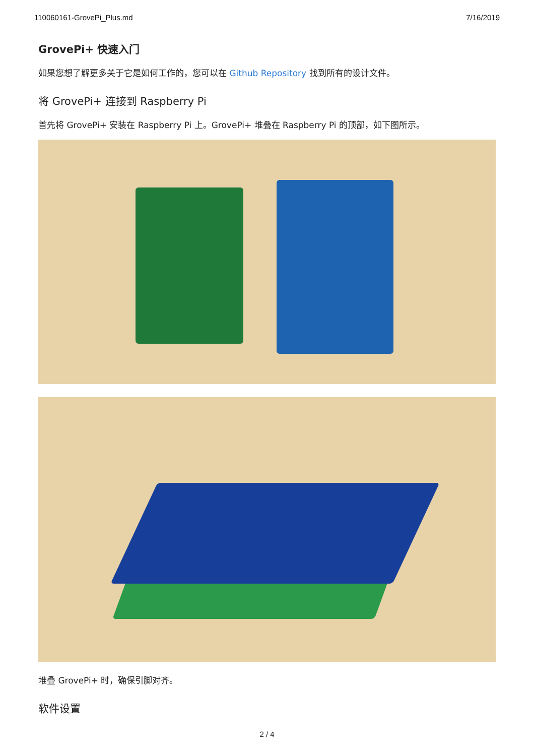110060161-GrovePi_Plus.md 7/16/2019
GrovePi+ 快速入门
如果您想了解更多关于它是如何工作的，您可以在 Github Repository 找到所有的设计文件。
将 GrovePi+ 连接到 Raspberry Pi
首先将 GrovePi+ 安装在 Raspberry Pi 上。GrovePi+ 堆叠在 Raspberry Pi 的顶部，如下图所示。
堆叠 GrovePi+ 时，确保引脚对齐。
软件设置
2 / 4